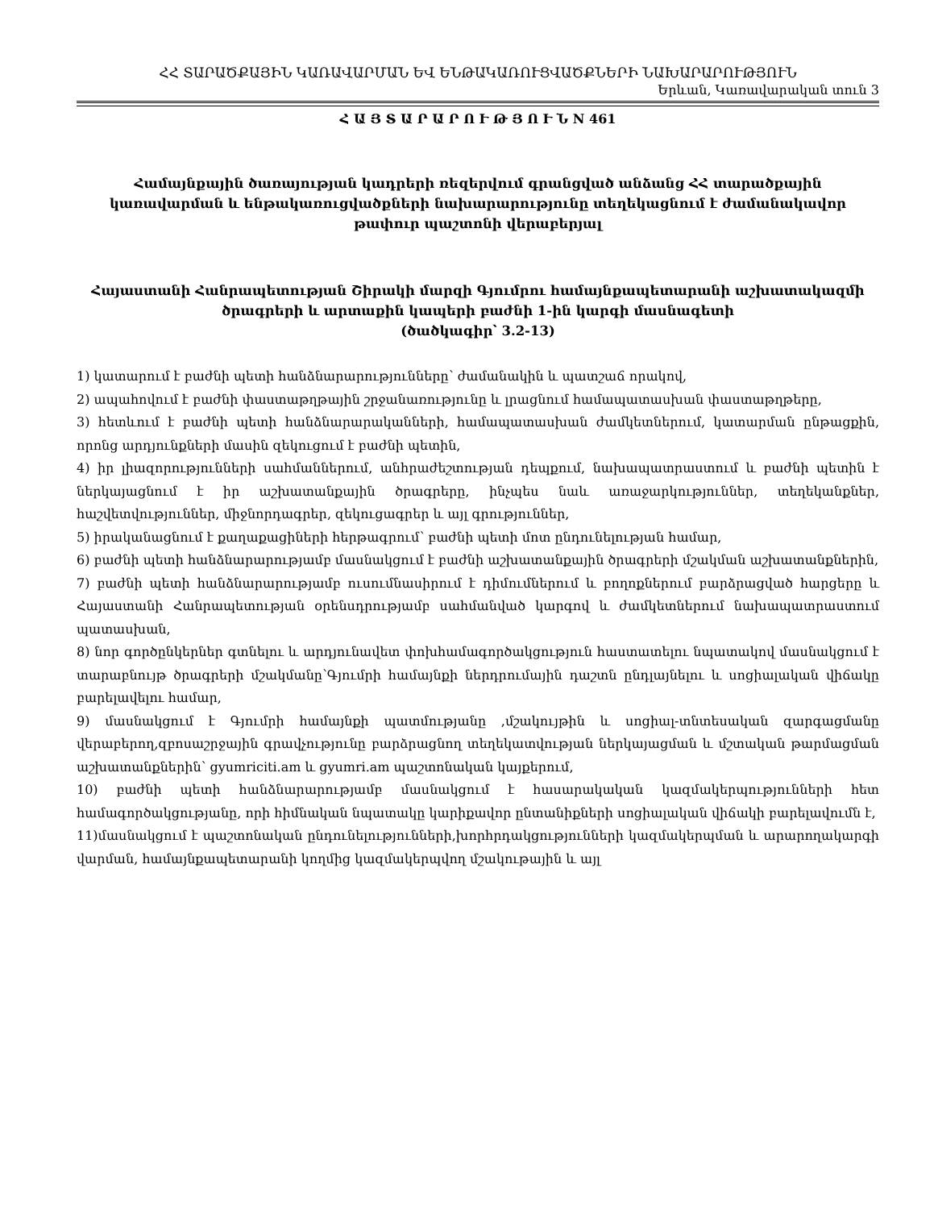ՀՀ ՏԱՐԱԾՔԱՅԻՆ ԿԱՌԱՎԱՐՄԱՆ ԵՎ ԵՆԹԱԿԱՌՈՒՑՎԱԾՔՆԵՐԻ ՆԱԽԱՐԱՐՈՒԹՅՈՒՆ
Երևան, Կառավարական տուն 3
Հ Ա Յ Տ Ա Ր Ա Ր Ո Ւ Թ Յ Ո Ւ Ն N 461
Համայնքային ծառայության կադրերի ռեզերվում գրանցված անձանց ՀՀ տարածքային կառավարման և ենթակառուցվածքների նախարարությունը տեղեկացնում է ժամանակավոր թափուր պաշտոնի վերաբերյալ
Հայաստանի Հանրապետության Շիրակի մարզի Գյումրու համայնքապետարանի աշխատակազմի ծրագրերի և արտաքին կապերի բաժնի 1-ին կարգի մասնագետի
(ծածկագիր՝ 3.2-13)
1) կատարում է բաժնի պետի հանձնարարությունները՝ ժամանակին և պատշաճ որակով,
2) ապահովում է բաժնի փաստաթղթային շրջանառությունը և լրացնում համապատասխան փաստաթղթերը,
3) հետևում է բաժնի պետի հանձնարարականների, համապատասխան ժամկետներում, կատարման ընթացքին, որոնց արդյունքների մասին զեկուցում է բաժնի պետին,
4) իր լիազորությունների սահմաններում, անհրաժեշտության դեպքում, նախապատրաստում և բաժնի պետին է ներկայացնում է իր աշխատանքային ծրագրերը, ինչպես նաև առաջարկություններ, տեղեկանքներ, հաշվետվություններ, միջնորդագրեր, զեկուցագրեր և այլ գրություններ,
5) իրականացնում է քաղաքացիների հերթագրում՝ բաժնի պետի մոտ ընդունելության համար,
6) բաժնի պետի հանձնարարությամբ մասնակցում է բաժնի աշխատանքային ծրագրերի մշակման աշխատանքներին,
7) բաժնի պետի հանձնարարությամբ ուսումնասիրում է դիմումներում և բողոքներում բարձրացված հարցերը և Հայաստանի Հանրապետության օրենսդրությամբ սահմանված կարգով և ժամկետներում նախապատրաստում պատասխան,
8) նոր գործընկերներ գտնելու և արդյունավետ փոխհամագործակցություն հաստատելու նպատակով մասնակցում է տարաբնույթ ծրագրերի մշակմանը՝Գյումրի համայնքի ներդրումային դաշտն ընդլայնելու և սոցիալական վիճակը բարելավելու համար,
9) մասնակցում է Գյումրի համայնքի պատմությանը ,մշակույթին և սոցիալ-տնտեսական զարգացմանը վերաբերող,զբոսաշրջային գրավչությունը բարձրացնող տեղեկատվության ներկայացման և մշտական թարմացման աշխատանքներին՝ gyumriciti.am և gyumri.am պաշտոնական կայքերում,
10) բաժնի պետի հանձնարարությամբ մասնակցում է հասարակական կազմակերպությունների հետ համագործակցությանը, որի հիմնական նպատակը կարիքավոր ընտանիքների սոցիալական վիճակի բարելավումն է,
11)մասնակցում է պաշտոնական ընդունելությունների,խորհրդակցությունների կազմակերպման և արարողակարգի վարման, համայնքապետարանի կողմից կազմակերպվող մշակութային և այլ